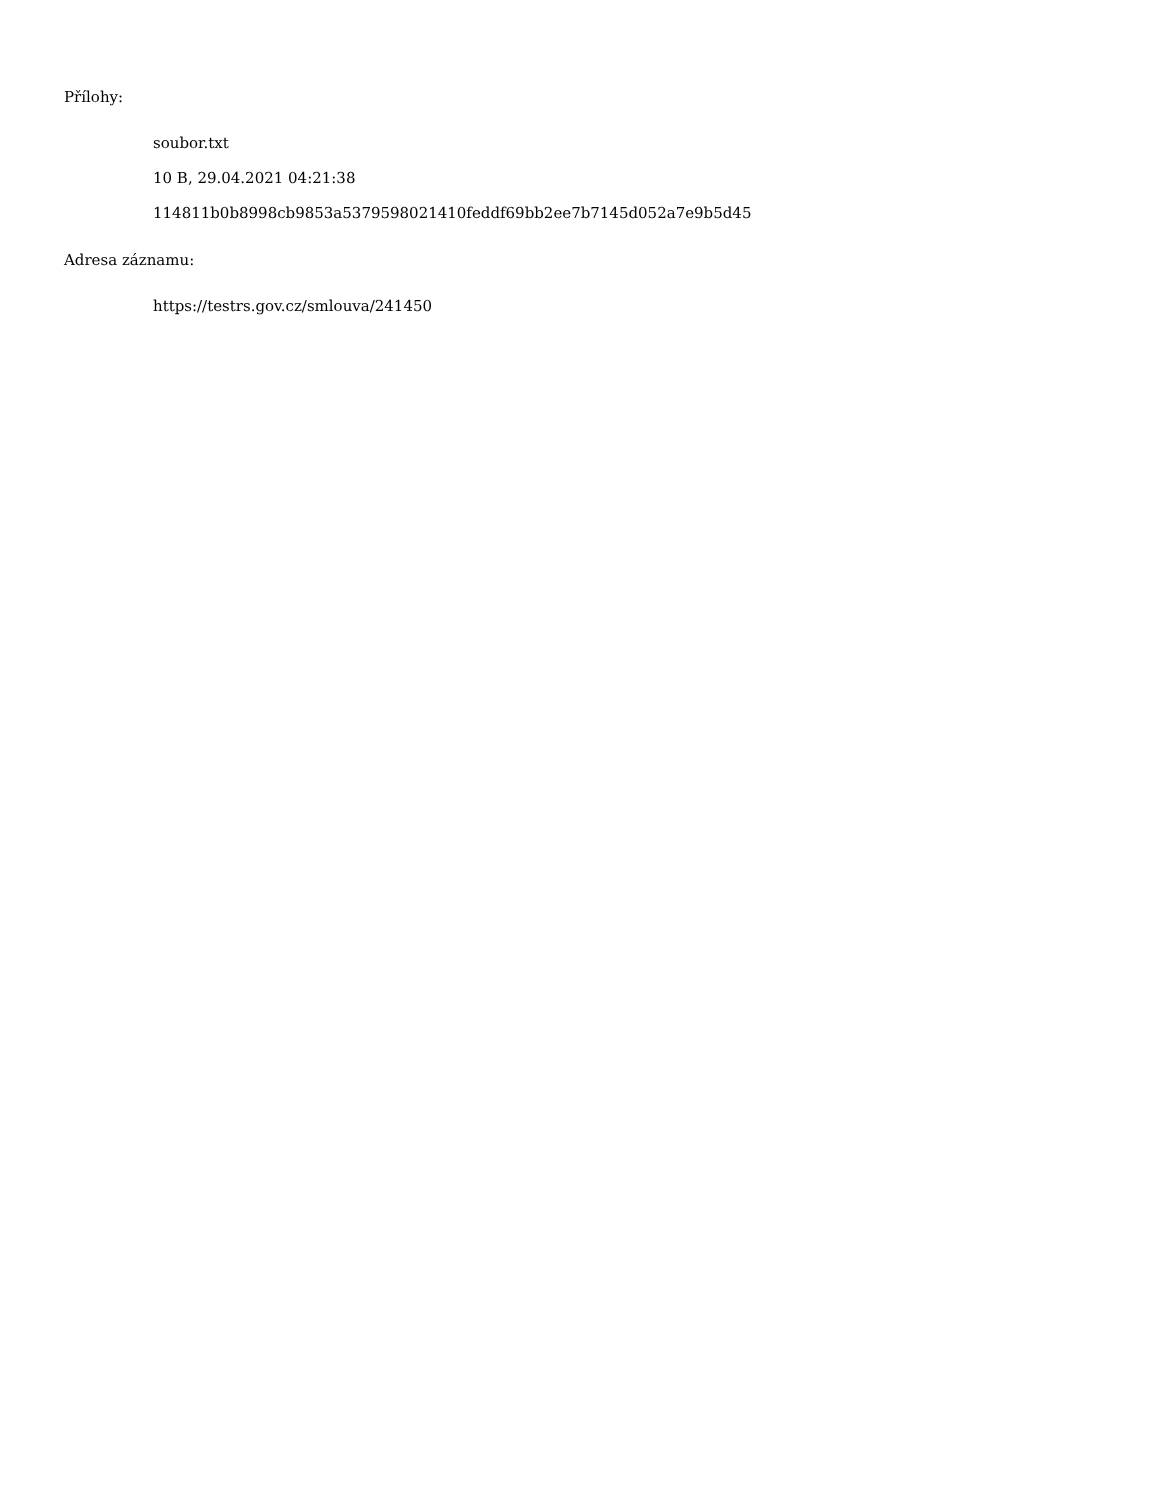Přílohy:
soubor.txt
10 B, 29.04.2021 04:21:38
114811b0b8998cb9853a5379598021410feddf69bb2ee7b7145d052a7e9b5d45
Adresa záznamu:
https://testrs.gov.cz/smlouva/241450